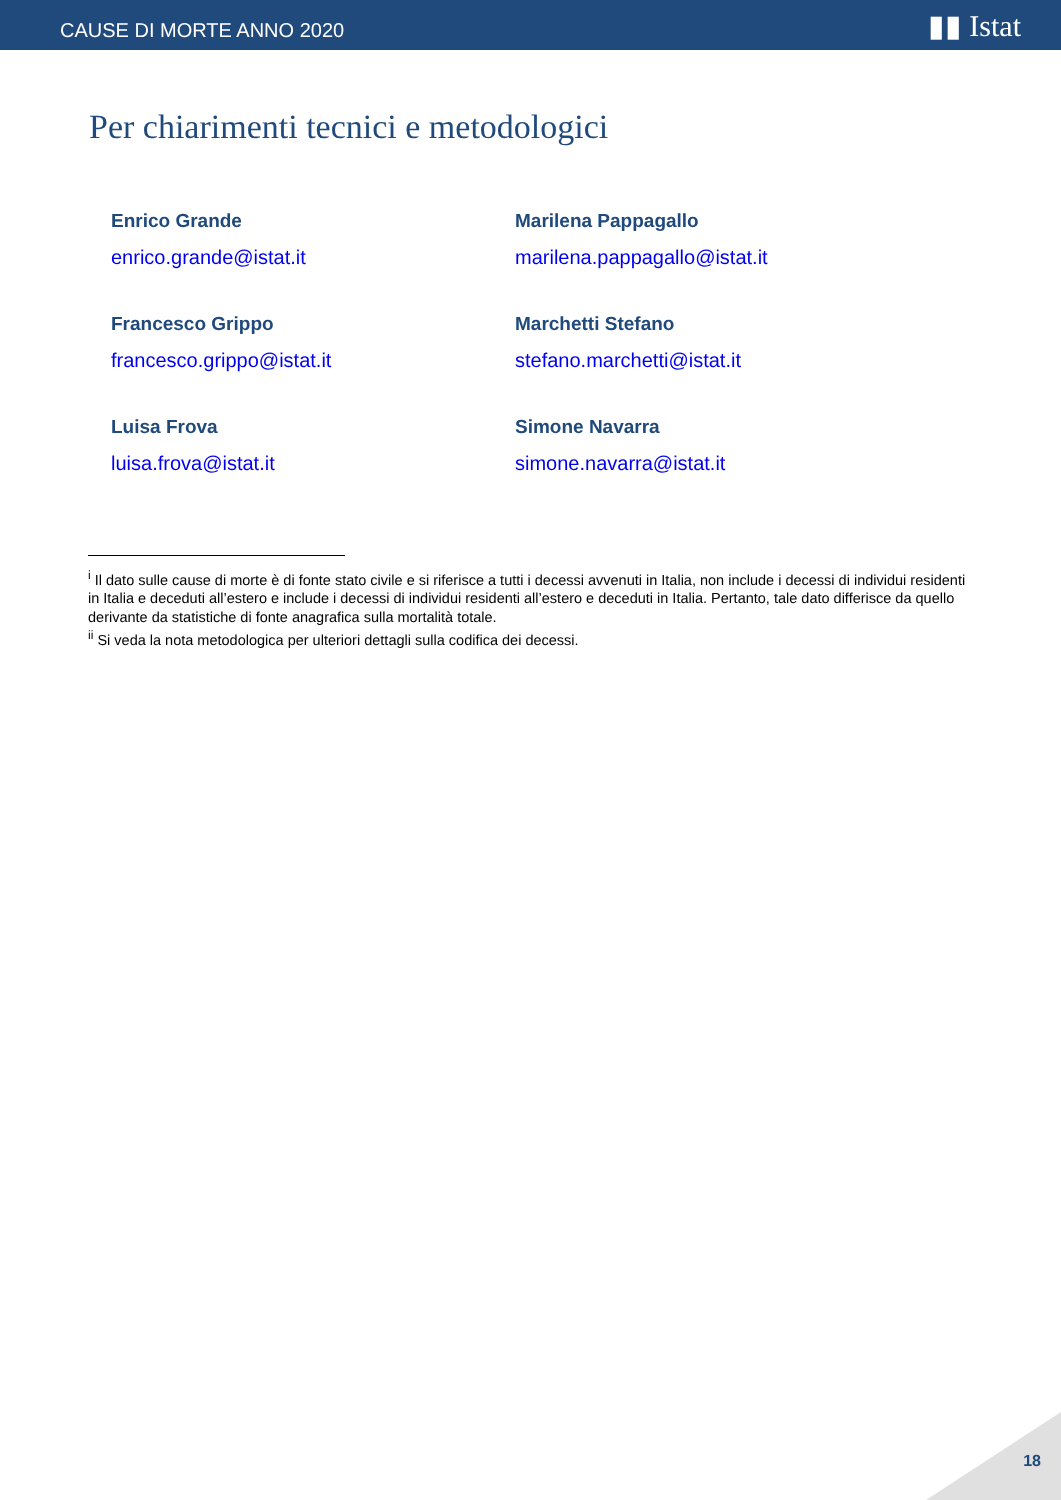CAUSE DI MORTE ANNO 2020 ▮▮ Istat
Per chiarimenti tecnici e metodologici
Enrico Grande
enrico.grande@istat.it
Marilena Pappagallo
marilena.pappagallo@istat.it
Francesco Grippo
francesco.grippo@istat.it
Marchetti Stefano
stefano.marchetti@istat.it
Luisa Frova
luisa.frova@istat.it
Simone Navarra
simone.navarra@istat.it
<sup>i</sup> Il dato sulle cause di morte è di fonte stato civile e si riferisce a tutti i decessi avvenuti in Italia, non include i decessi di individui residenti in Italia e deceduti all’estero e include i decessi di individui residenti all’estero e deceduti in Italia. Pertanto, tale dato differisce da quello derivante da statistiche di fonte anagrafica sulla mortalità totale.
<sup>ii</sup> Si veda la nota metodologica per ulteriori dettagli sulla codifica dei decessi.
18